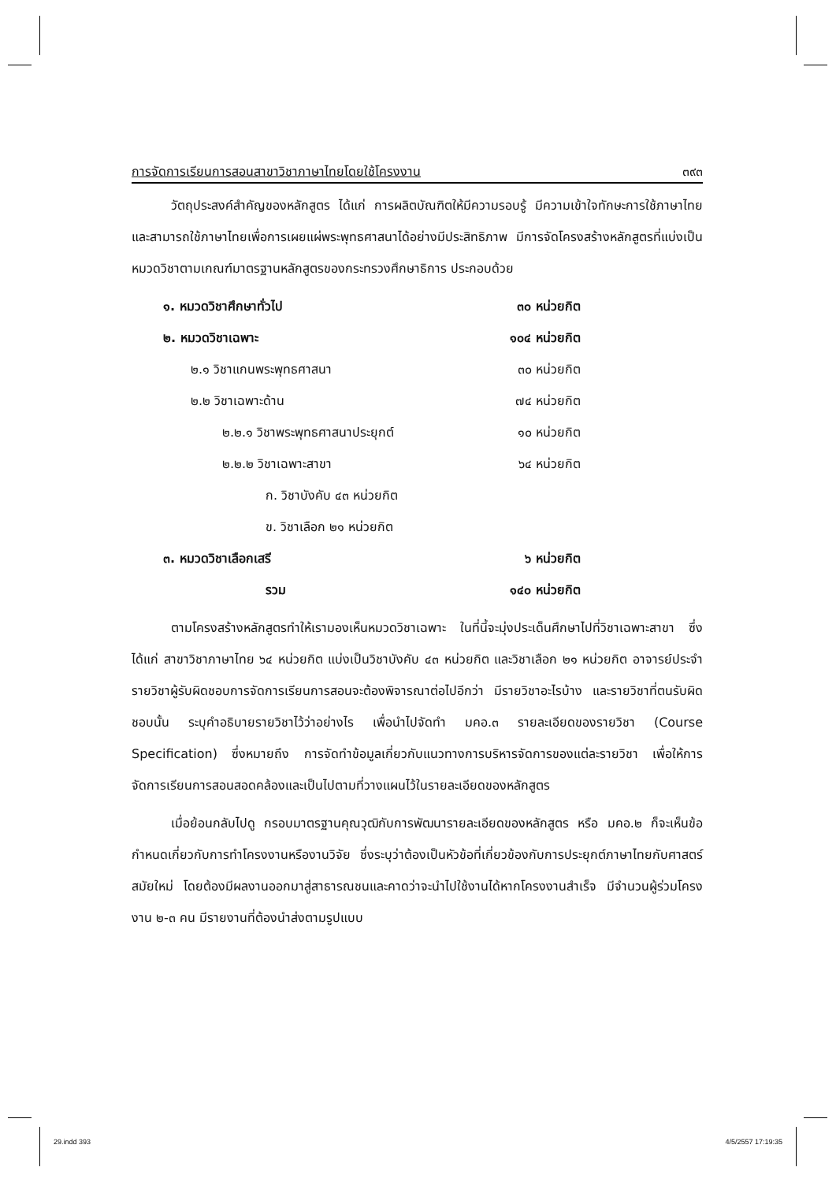การจัดการเรียนการสอนสาขาวิชาภาษาไทยโดยใช้โครงงาน ๓๙๓
วัตถุประสงค์สำคัญของหลักสูตร ได้แก่ การผลิตบัณฑิตให้มีความรอบรู้ มีความเข้าใจทักษะการใช้ภาษาไทย และสามารถใช้ภาษาไทยเพื่อการเผยแผ่พระพุทธศาสนาได้อย่างมีประสิทธิภาพ มีการจัดโครงสร้างหลักสูตรที่แบ่งเป็นหมวดวิชาตามเกณฑ์มาตรฐานหลักสูตรของกระทรวงศึกษาธิการ ประกอบด้วย
| ๑. หมวดวิชาศึกษาทั่วไป | ๓๐ หน่วยกิต |
| ๒. หมวดวิชาเฉพาะ | ๑๐๔ หน่วยกิต |
| ๒.๑ วิชาแกนพระพุทธศาสนา | ๓๐ หน่วยกิต |
| ๒.๒ วิชาเฉพาะด้าน | ๗๔ หน่วยกิต |
| ๒.๒.๑ วิชาพระพุทธศาสนาประยุกต์ | ๑๐ หน่วยกิต |
| ๒.๒.๒ วิชาเฉพาะสาขา | ๖๔ หน่วยกิต |
| ก. วิชาบังคับ ๔๓ หน่วยกิต | |
| ข. วิชาเลือก ๒๑ หน่วยกิต | |
| ๓. หมวดวิชาเลือกเสรี | ๖ หน่วยกิต |
| รวม | ๑๔๐ หน่วยกิต |
ตามโครงสร้างหลักสูตรทำให้เรามองเห็นหมวดวิชาเฉพาะ ในที่นี้จะมุ่งประเด็นศึกษาไปที่วิชาเฉพาะสาขา ซึ่งได้แก่ สาขาวิชาภาษาไทย ๖๔ หน่วยกิต แบ่งเป็นวิชาบังคับ ๔๓ หน่วยกิต และวิชาเลือก ๒๑ หน่วยกิต อาจารย์ประจำรายวิชาผู้รับผิดชอบการจัดการเรียนการสอนจะต้องพิจารณาต่อไปอีกว่า มีรายวิชาอะไรบ้าง และรายวิชาที่ตนรับผิดชอบนั้น ระบุคำอธิบายรายวิชาไว้ว่าอย่างไร เพื่อนำไปจัดทำ มคอ.๓ รายละเอียดของรายวิชา (Course Specification) ซึ่งหมายถึง การจัดทำข้อมูลเกี่ยวกับแนวทางการบริหารจัดการของแต่ละรายวิชา เพื่อให้การจัดการเรียนการสอนสอดคล้องและเป็นไปตามที่วางแผนไว้ในรายละเอียดของหลักสูตร
เมื่อย้อนกลับไปดู กรอบมาตรฐานคุณวุฒิกับการพัฒนารายละเอียดของหลักสูตร หรือ มคอ.๒ ก็จะเห็นข้อกำหนดเกี่ยวกับการทำโครงงานหรืองานวิจัย ซึ่งระบุว่าต้องเป็นหัวข้อที่เกี่ยวข้องกับการประยุกต์ภาษาไทยกับศาสตร์สมัยใหม่ โดยต้องมีผลงานออกมาสู่สาธารณชนและคาดว่าจะนำไปใช้งานได้หากโครงงานสำเร็จ มีจำนวนผู้ร่วมโครงงาน ๒-๓ คน มีรายงานที่ต้องนำส่งตามรูปแบบ
29.indd 393 4/5/2557 17:19:35